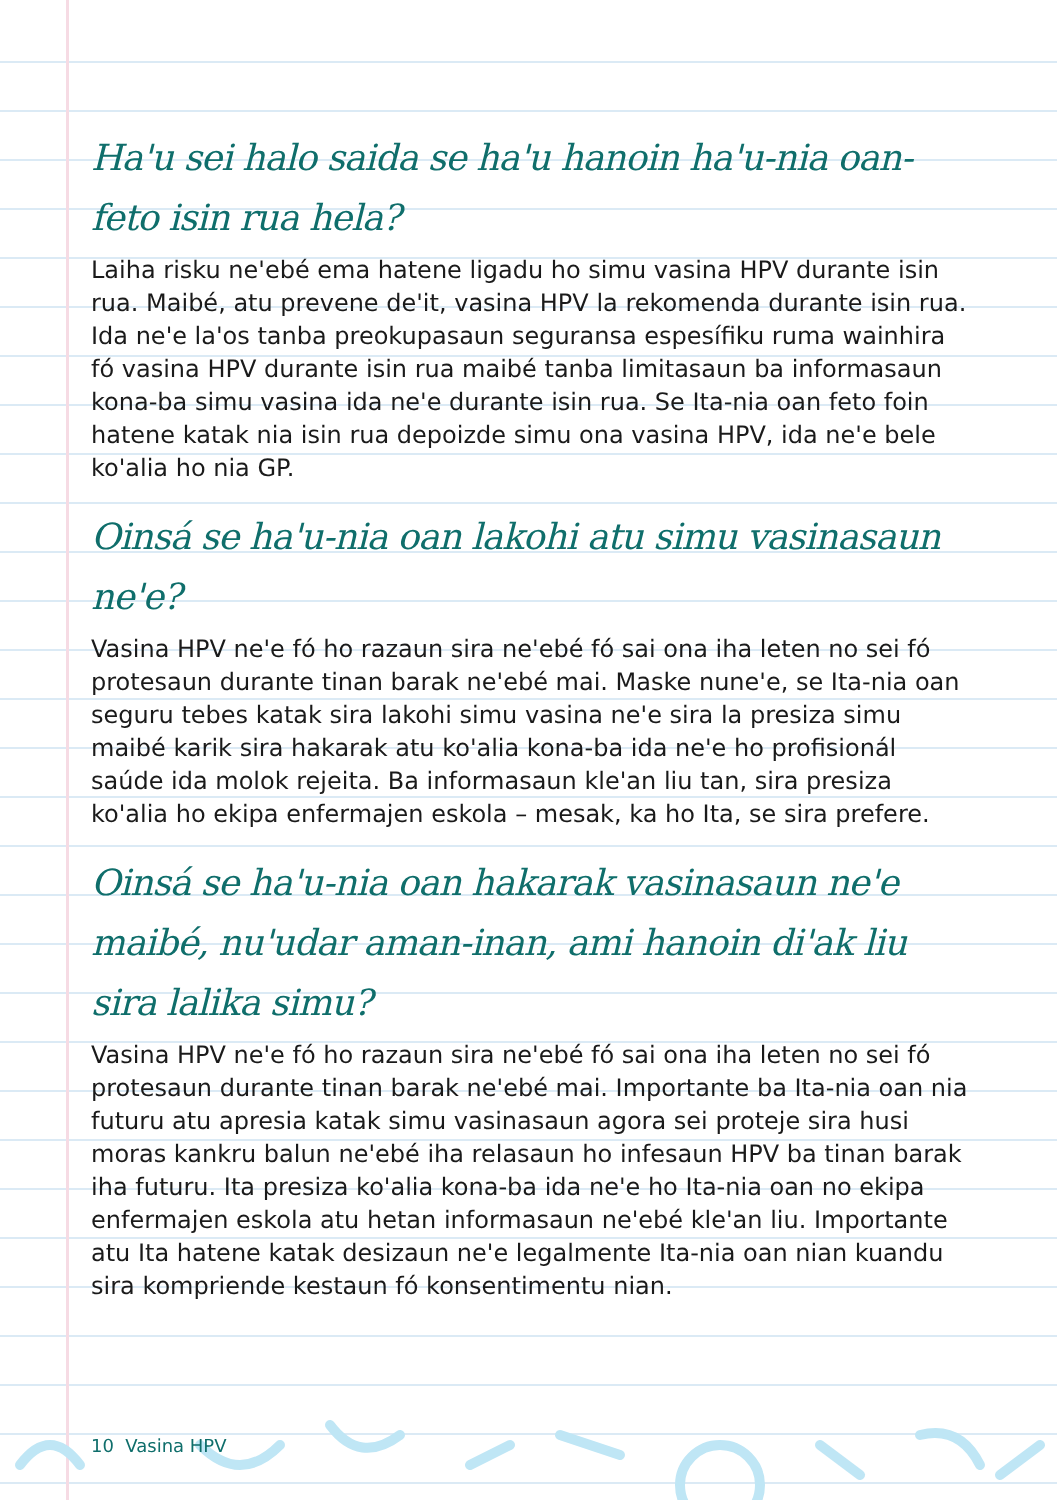Ha'u sei halo saida se ha'u hanoin ha'u-nia oan-feto isin rua hela?
Laiha risku ne'ebé ema hatene ligadu ho simu vasina HPV durante isin rua. Maibé, atu prevene de'it, vasina HPV la rekomenda durante isin rua. Ida ne'e la'os tanba preokupasaun seguransa espesífiku ruma wainhira fó vasina HPV durante isin rua maibé tanba limitasaun ba informasaun kona-ba simu vasina ida ne'e durante isin rua. Se Ita-nia oan feto foin hatene katak nia isin rua depoizde simu ona vasina HPV, ida ne'e bele ko'alia ho nia GP.
Oinsá se ha'u-nia oan lakohi atu simu vasinasaun ne'e?
Vasina HPV ne'e fó ho razaun sira ne'ebé fó sai ona iha leten no sei fó protesaun durante tinan barak ne'ebé mai. Maske nune'e, se Ita-nia oan seguru tebes katak sira lakohi simu vasina ne'e sira la presiza simu maibé karik sira hakarak atu ko'alia kona-ba ida ne'e ho profisionál saúde ida molok rejeita. Ba informasaun kle'an liu tan, sira presiza ko'alia ho ekipa enfermajen eskola – mesak, ka ho Ita, se sira prefere.
Oinsá se ha'u-nia oan hakarak vasinasaun ne'e maibé, nu'udar aman-inan, ami hanoin di'ak liu sira lalika simu?
Vasina HPV ne'e fó ho razaun sira ne'ebé fó sai ona iha leten no sei fó protesaun durante tinan barak ne'ebé mai. Importante ba Ita-nia oan nia futuru atu apresia katak simu vasinasaun agora sei proteje sira husi moras kankru balun ne'ebé iha relasaun ho infesaun HPV ba tinan barak iha futuru. Ita presiza ko'alia kona-ba ida ne'e ho Ita-nia oan no ekipa enfermajen eskola atu hetan informasaun ne'ebé kle'an liu. Importante atu Ita hatene katak desizaun ne'e legalmente Ita-nia oan nian kuandu sira kompriende kestaun fó konsentimentu nian.
10 Vasina HPV